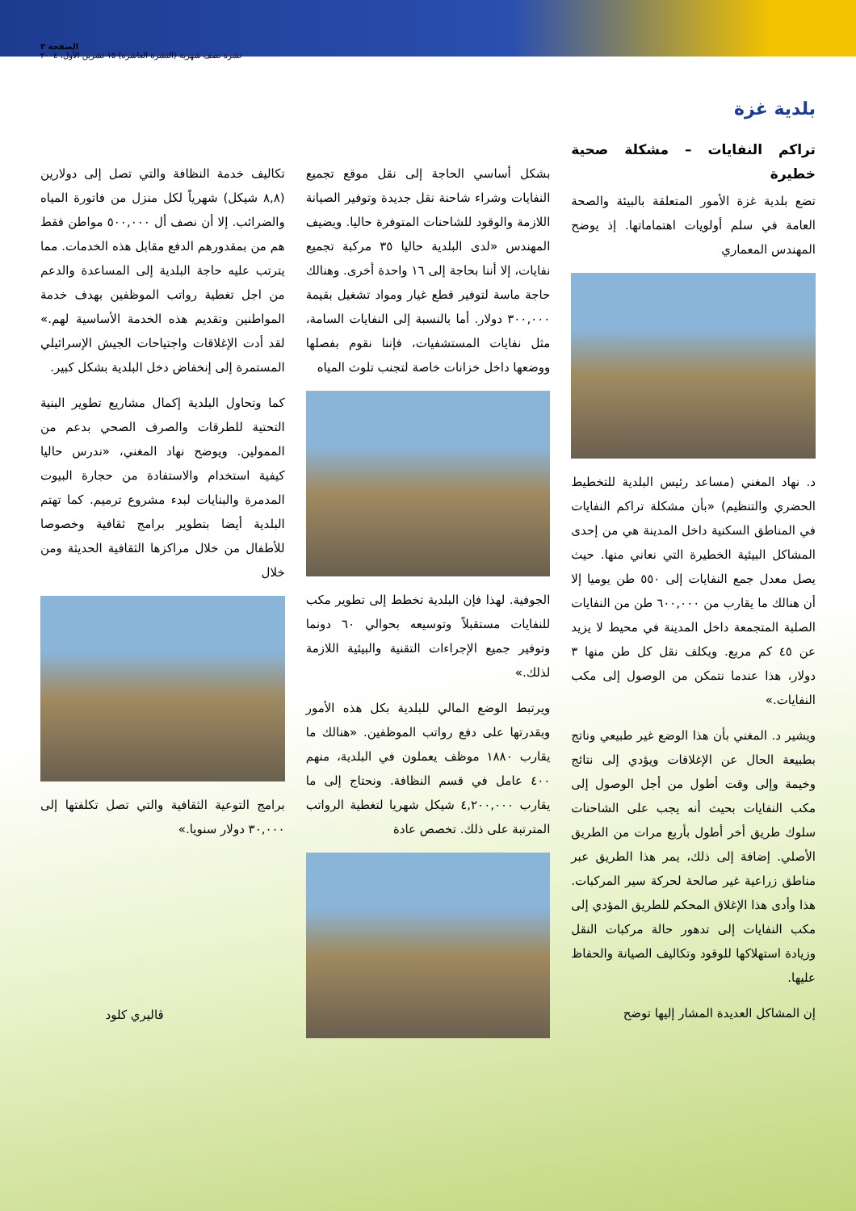الصفحة ٣
نشرة نصف شهرية (النشرة العاشرة) ١٥ تشرين الأول، ٢٠٠٤
بلدية غزة
تراكم النفايات – مشكلة صحية خطيرة
تضع بلدية غزة الأمور المتعلقة بالبيئة والصحة العامة في سلم أولويات اهتماماتها. إذ يوضح المهندس المعماري
د. نهاد المغني (مساعد رئيس البلدية للتخطيط الحضري والتنظيم) «بأن مشكلة تراكم النفايات في المناطق السكنية داخل المدينة هي من إحدى المشاكل البيئية الخطيرة التي نعاني منها. حيث يصل معدل جمع النفايات إلى ٥٥٠ طن يوميا إلا أن هنالك ما يقارب من ٦٠٠,٠٠٠ طن من النفايات الصلبة المتجمعة داخل المدينة في محيط لا يزيد عن ٤٥ كم مربع. ويكلف نقل كل طن منها ٣ دولار، هذا عندما نتمكن من الوصول إلى مكب النفايات.»
ويشير د. المغني بأن هذا الوضع غير طبيعي وناتج بطبيعة الحال عن الإغلاقات ويؤدي إلى نتائج وخيمة وإلى وقت أطول من أجل الوصول إلى مكب النفايات بحيث أنه يجب على الشاحنات سلوك طريق أخر أطول بأربع مرات من الطريق الأصلي. إضافة إلى ذلك، يمر هذا الطريق عبر مناطق زراعية غير صالحة لحركة سير المركبات. هذا وأدى هذا الإغلاق المحكم للطريق المؤدي إلى مكب النفايات إلى تدهور حالة مركبات النقل وزيادة استهلاكها للوقود وتكاليف الصيانة والحفاظ عليها.
إن المشاكل العديدة المشار إليها توضح
بشكل أساسي الحاجة إلى نقل موقع تجميع النفايات وشراء شاحنة نقل جديدة وتوفير الصيانة اللازمة والوقود للشاحنات المتوفرة حاليا. ويضيف المهندس «لدى البلدية حاليا ٣٥ مركبة تجميع نفايات، إلا أننا بحاجة إلى ١٦ واحدة أخرى. وهنالك حاجة ماسة لتوفير قطع غيار ومواد تشغيل بقيمة ٣٠٠,٠٠٠ دولار. أما بالنسبة إلى النفايات السامة، مثل نفايات المستشفيات، فإننا نقوم بفصلها ووضعها داخل خزانات خاصة لتجنب تلوث المياه
الجوفية. لهذا فإن البلدية تخطط إلى تطوير مكب للنفايات مستقبلاً وتوسيعه بحوالي ٦٠ دونما وتوفير جميع الإجراءات التقنية والبيئية اللازمة لذلك.»
ويرتبط الوضع المالي للبلدية بكل هذه الأمور وبقدرتها على دفع رواتب الموظفين. «هنالك ما يقارب ١٨٨٠ موظف يعملون في البلدية، منهم ٤٠٠ عامل في قسم النظافة. ونحتاج إلى ما يقارب ٤,٢٠٠,٠٠٠ شيكل شهريا لتغطية الرواتب المترتبة على ذلك. تخصص عادة
تكاليف خدمة النظافة والتي تصل إلى دولارين (٨,٨ شيكل) شهرياً لكل منزل من فاتورة المياه والضرائب. إلا أن نصف أل ٥٠٠,٠٠٠ مواطن فقط هم من بمقدورهم الدفع مقابل هذه الخدمات. مما يترتب عليه حاجة البلدية إلى المساعدة والدعم من اجل تغطية رواتب الموظفين بهدف خدمة المواطنين وتقديم هذه الخدمة الأساسية لهم.» لقد أدت الإغلاقات واجتياحات الجيش الإسرائيلي المستمرة إلى إنخفاض دخل البلدية بشكل كبير.
كما وتحاول البلدية إكمال مشاريع تطوير البنية التحتية للطرقات والصرف الصحي بدعم من الممولين. ويوضح نهاد المغني، «ندرس حاليا كيفية استخدام والاستفادة من حجارة البيوت المدمرة والبنايات لبدء مشروع ترميم. كما تهتم البلدية أيضا بتطوير برامج ثقافية وخصوصا للأطفال من خلال مراكزها الثقافية الحديثة ومن خلال
برامج التوعية الثقافية والتي تصل تكلفتها إلى ٣٠,٠٠٠ دولار سنويا.»
ڤاليري كلود